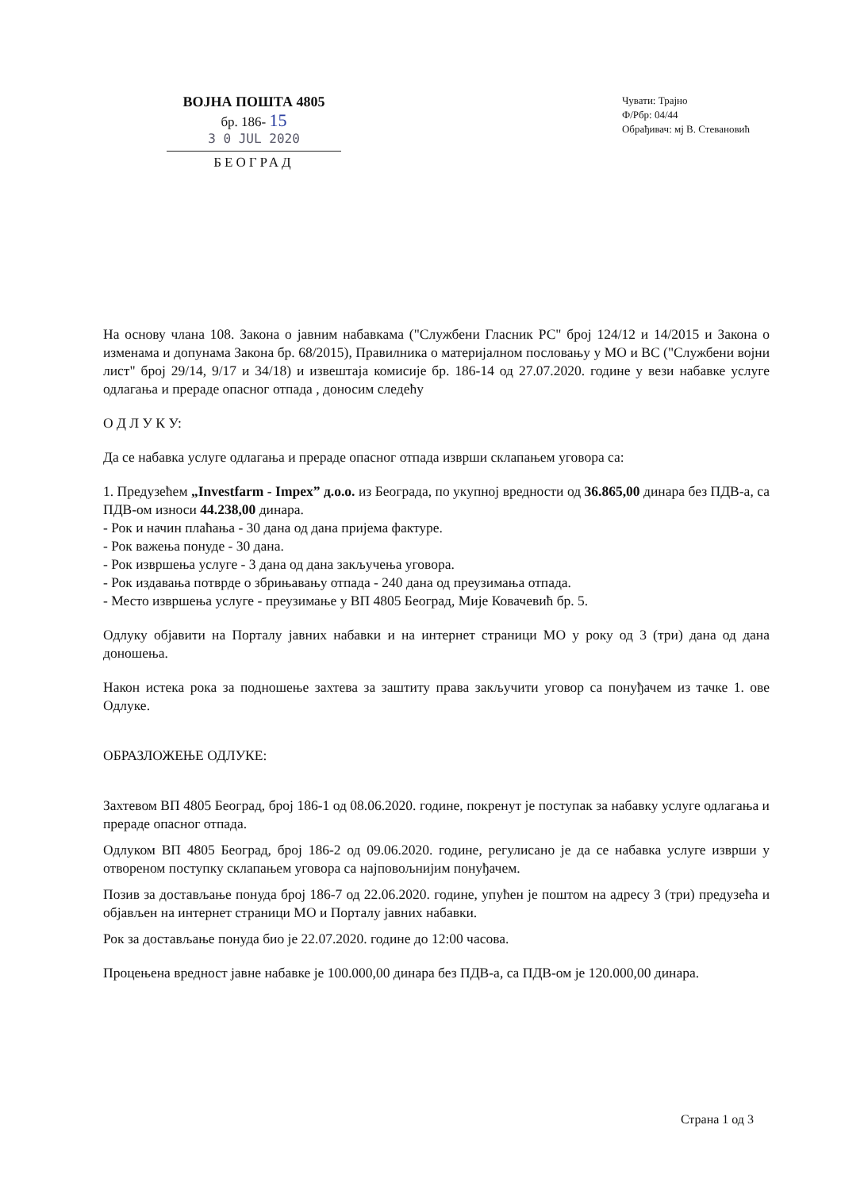ВОЈНА ПОШТА 4805
бр. 186- 15
3 0 JUL 2020
БЕОГРАД
Чувати: Трајно
Ф/Рбр: 04/44
Обрађивач: мј В. Стевановић
На основу члана 108. Закона о јавним набавкама ("Службени Гласник РС" број 124/12 и 14/2015 и Закона о изменама и допунама Закона бр. 68/2015), Правилника о материјалном пословању у МО и ВС ("Службени војни лист" број 29/14, 9/17 и 34/18) и извештаја комисије бр. 186-14 од 27.07.2020. године у вези набавке услуге одлагања и прераде опасног отпада , доносим следећу
О Д Л У К У:
Да се набавка услуге одлагања и прераде опасног отпада изврши склапањем уговора са:
1. Предузећем „Investfarm - Impex” д.о.о. из Београда, по укупној вредности од 36.865,00 динара без ПДВ-а, са ПДВ-ом износи 44.238,00 динара.
- Рок и начин плаћања - 30 дана од дана пријема фактуре.
- Рок важења понуде - 30 дана.
- Рок извршења услуге - 3 дана од дана закључења уговора.
- Рок издавања потврде о збрињавању отпада - 240 дана од преузимања отпада.
- Место извршења услуге - преузимање у ВП 4805 Београд, Мије Ковачевић бр. 5.
Одлуку објавити на Порталу јавних набавки и на интернет страници МО у року од 3 (три) дана од дана доношења.
Након истека рока за подношење захтева за заштиту права закључити уговор са понуђачем из тачке 1. ове Одлуке.
ОБРАЗЛОЖЕЊЕ ОДЛУКЕ:
Захтевом ВП 4805 Београд, број 186-1 од 08.06.2020. године, покренут је поступак за набавку услуге одлагања и прераде опасног отпада.
Одлуком ВП 4805 Београд, број 186-2 од 09.06.2020. године, регулисано је да се набавка услуге изврши у отвореном поступку склапањем уговора са најповољнијим понуђачем.
Позив за достављање понуда број 186-7 од 22.06.2020. године, упућен је поштом на адресу 3 (три) предузећа и објављен на интернет страници МО и Порталу јавних набавки.
Рок за достављање понуда био је 22.07.2020. године до 12:00 часова.
Процењена вредност јавне набавке је 100.000,00 динара без ПДВ-а, са ПДВ-ом је 120.000,00 динара.
Страна 1 од 3